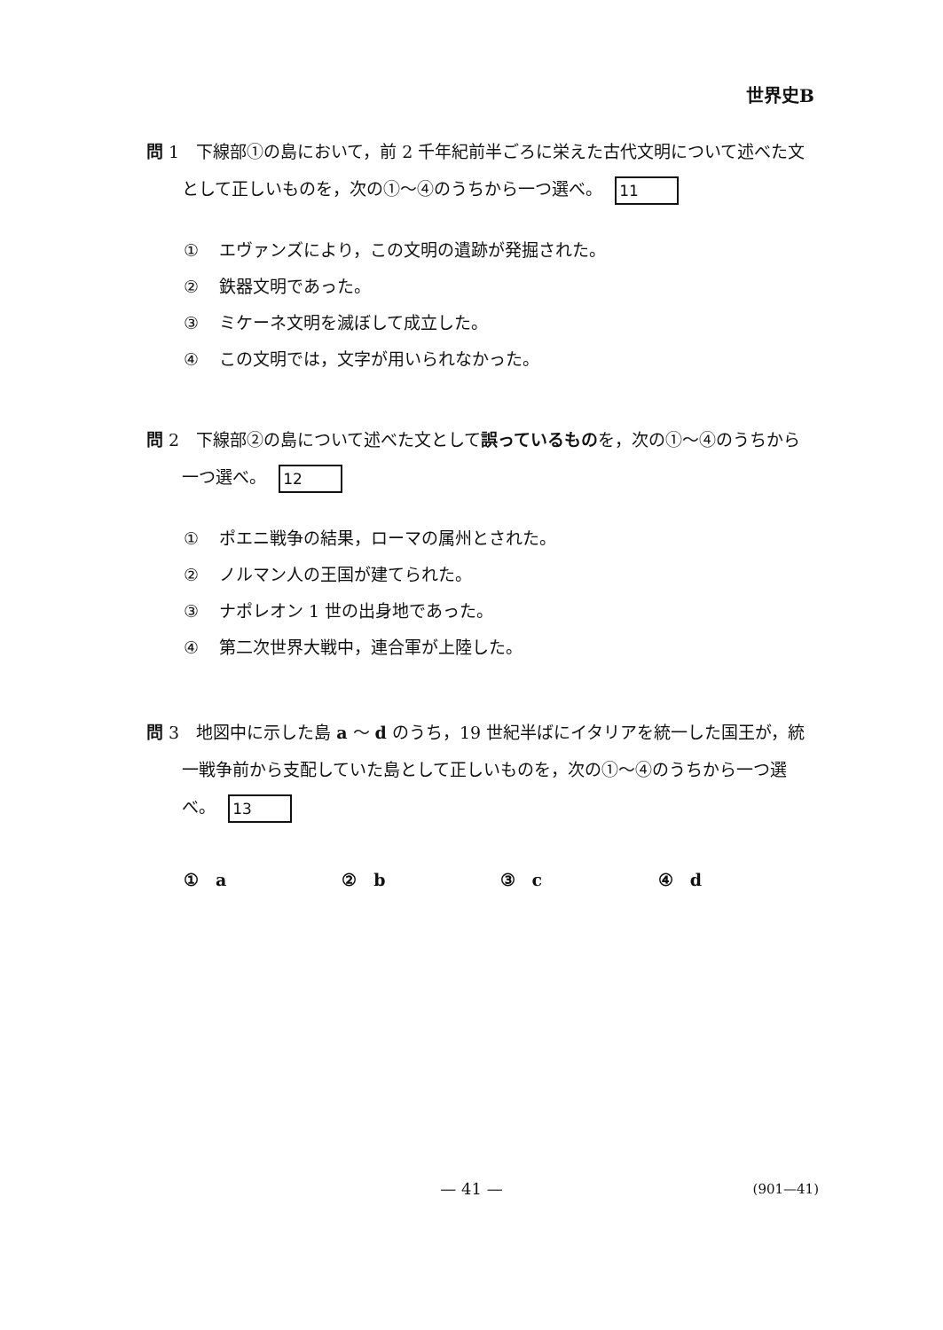世界史B
問 1　下線部①の島において，前 2 千年紀前半ごろに栄えた古代文明について述べた文として正しいものを，次の①～④のうちから一つ選べ。 11
① エヴァンズにより，この文明の遺跡が発掘された。
② 鉄器文明であった。
③ ミケーネ文明を滅ぼして成立した。
④ この文明では，文字が用いられなかった。
問 2　下線部②の島について述べた文として誤っているものを，次の①～④のうちから一つ選べ。 12
① ポエニ戦争の結果，ローマの属州とされた。
② ノルマン人の王国が建てられた。
③ ナポレオン 1 世の出身地であった。
④ 第二次世界大戦中，連合軍が上陸した。
問 3　地図中に示した島 a ～ d のうち，19 世紀半ばにイタリアを統一した国王が，統一戦争前から支配していた島として正しいものを，次の①～④のうちから一つ選べ。 13
①　a ②　b ③　c ④　d
— 41 — (901—41)